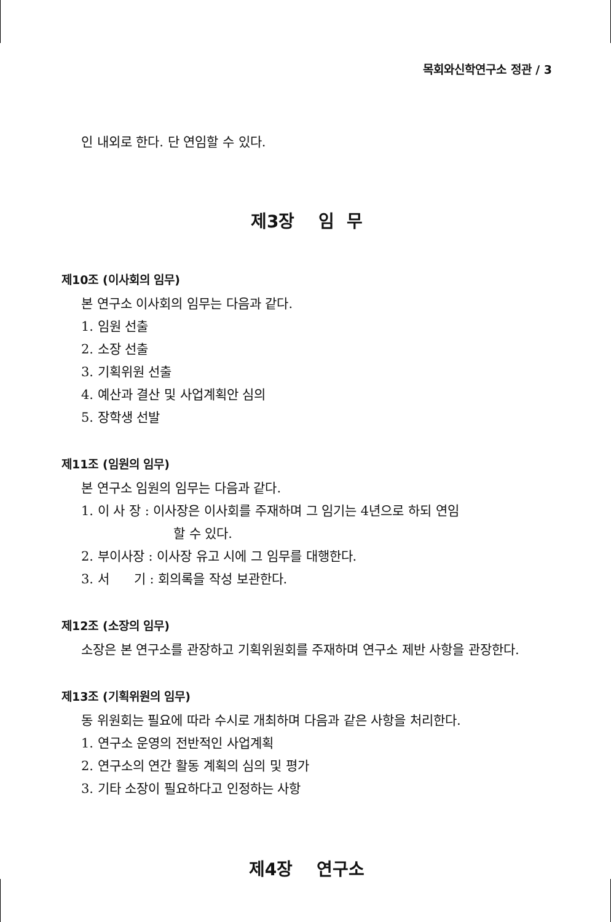목회와신학연구소 정관 / 3
인 내외로 한다. 단 연임할 수 있다.
제3장 임 무
제10조 (이사회의 임무)
본 연구소 이사회의 임무는 다음과 같다.
1. 임원 선출
2. 소장 선출
3. 기획위원 선출
4. 예산과 결산 및 사업계획안 심의
5. 장학생 선발
제11조 (임원의 임무)
본 연구소 임원의 임무는 다음과 같다.
1. 이 사 장 : 이사장은 이사회를 주재하며 그 임기는 4년으로 하되 연임
할 수 있다.
2. 부이사장 : 이사장 유고 시에 그 임무를 대행한다.
3. 서 기 : 회의록을 작성 보관한다.
제12조 (소장의 임무)
소장은 본 연구소를 관장하고 기획위원회를 주재하며 연구소 제반 사항을 관장한다.
제13조 (기획위원의 임무)
동 위원회는 필요에 따라 수시로 개최하며 다음과 같은 사항을 처리한다.
1. 연구소 운영의 전반적인 사업계획
2. 연구소의 연간 활동 계획의 심의 및 평가
3. 기타 소장이 필요하다고 인정하는 사항
제4장 연구소